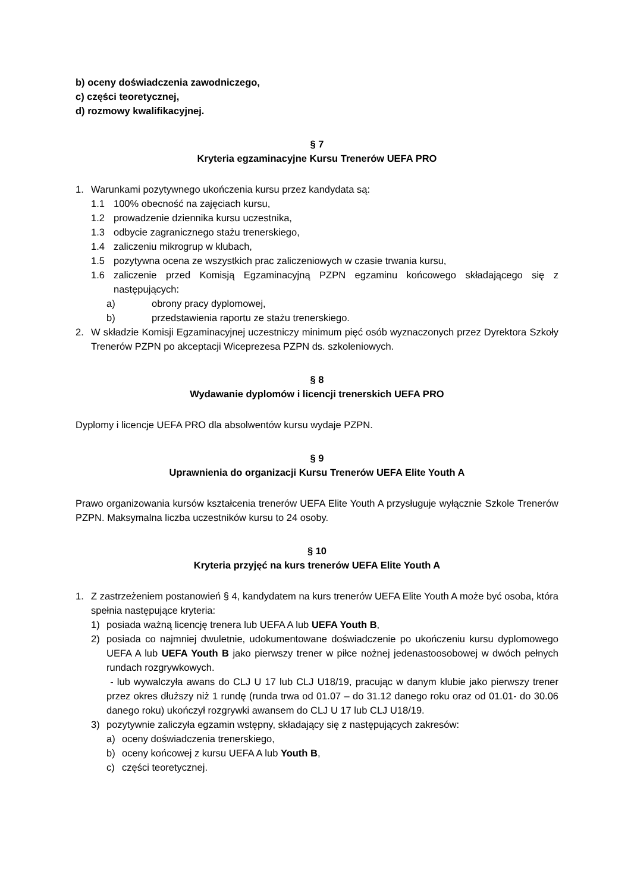b) oceny doświadczenia zawodniczego,
c) części teoretycznej,
d) rozmowy kwalifikacyjnej.
§ 7
Kryteria egzaminacyjne Kursu Trenerów UEFA PRO
1. Warunkami pozytywnego ukończenia kursu przez kandydata są:
1.1 100% obecność na zajęciach kursu,
1.2 prowadzenie dziennika kursu uczestnika,
1.3 odbycie zagranicznego stażu trenerskiego,
1.4 zaliczeniu mikrogrup w klubach,
1.5 pozytywna ocena ze wszystkich prac zaliczeniowych w czasie trwania kursu,
1.6 zaliczenie przed Komisją Egzaminacyjną PZPN egzaminu końcowego składającego się z następujących:
a) obrony pracy dyplomowej,
b) przedstawienia raportu ze stażu trenerskiego.
2. W składzie Komisji Egzaminacyjnej uczestniczy minimum pięć osób wyznaczonych przez Dyrektora Szkoły Trenerów PZPN po akceptacji Wiceprezesa PZPN ds. szkoleniowych.
§ 8
Wydawanie dyplomów i licencji trenerskich UEFA PRO
Dyplomy i licencje UEFA PRO dla absolwentów kursu wydaje PZPN.
§ 9
Uprawnienia do organizacji Kursu Trenerów UEFA Elite Youth A
Prawo organizowania kursów kształcenia trenerów UEFA Elite Youth A przysługuje wyłącznie Szkole Trenerów PZPN. Maksymalna liczba uczestników kursu to 24 osoby.
§ 10
Kryteria przyjęć na kurs trenerów UEFA Elite Youth A
1. Z zastrzeżeniem postanowień § 4, kandydatem na kurs trenerów UEFA Elite Youth A może być osoba, która spełnia następujące kryteria:
1) posiada ważną licencję trenera lub UEFA A lub UEFA Youth B,
2) posiada co najmniej dwuletnie, udokumentowane doświadczenie po ukończeniu kursu dyplomowego UEFA A lub UEFA Youth B jako pierwszy trener w piłce nożnej jedenastoosobowej w dwóch pełnych rundach rozgrywkowych.
- lub wywalczyła awans do CLJ U 17 lub CLJ U18/19, pracując w danym klubie jako pierwszy trener przez okres dłuższy niż 1 rundę (runda trwa od 01.07 – do 31.12 danego roku oraz od 01.01- do 30.06 danego roku) ukończył rozgrywki awansem do CLJ U 17 lub CLJ U18/19.
3) pozytywnie zaliczyła egzamin wstępny, składający się z następujących zakresów:
a) oceny doświadczenia trenerskiego,
b) oceny końcowej z kursu UEFA A lub Youth B,
c) części teoretycznej.